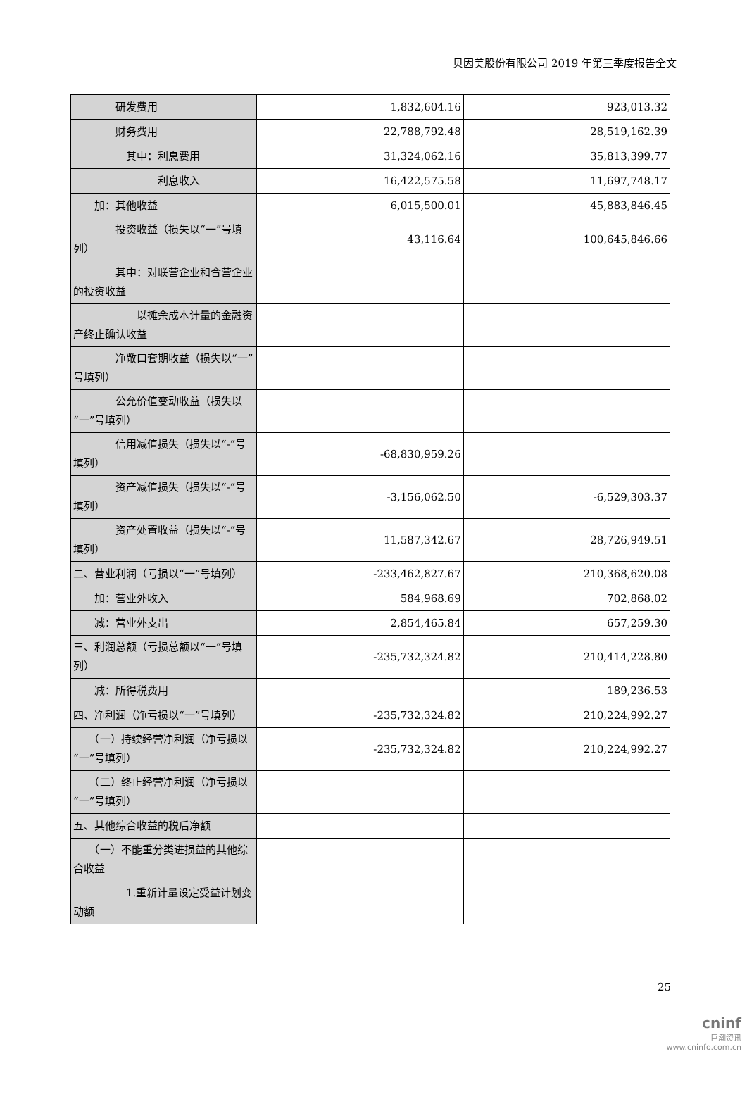贝因美股份有限公司 2019 年第三季度报告全文
| 研发费用 | 1,832,604.16 | 923,013.32 |
| 财务费用 | 22,788,792.48 | 28,519,162.39 |
| 其中：利息费用 | 31,324,062.16 | 35,813,399.77 |
| 利息收入 | 16,422,575.58 | 11,697,748.17 |
| 加：其他收益 | 6,015,500.01 | 45,883,846.45 |
| 投资收益（损失以“一”号填列） | 43,116.64 | 100,645,846.66 |
| 其中：对联营企业和合营企业的投资收益 | | |
| 以摊余成本计量的金融资产终止确认收益 | | |
| 净敞口套期收益（损失以“一”号填列） | | |
| 公允价值变动收益（损失以“一”号填列） | | |
| 信用减值损失（损失以“-”号填列） | -68,830,959.26 | |
| 资产减值损失（损失以“-”号填列） | -3,156,062.50 | -6,529,303.37 |
| 资产处置收益（损失以“-”号填列） | 11,587,342.67 | 28,726,949.51 |
| 二、营业利润（亏损以“一”号填列） | -233,462,827.67 | 210,368,620.08 |
| 加：营业外收入 | 584,968.69 | 702,868.02 |
| 减：营业外支出 | 2,854,465.84 | 657,259.30 |
| 三、利润总额（亏损总额以“一”号填列） | -235,732,324.82 | 210,414,228.80 |
| 减：所得税费用 | | 189,236.53 |
| 四、净利润（净亏损以“一”号填列） | -235,732,324.82 | 210,224,992.27 |
| （一）持续经营净利润（净亏损以“一”号填列） | -235,732,324.82 | 210,224,992.27 |
| （二）终止经营净利润（净亏损以“一”号填列） | | |
| 五、其他综合收益的税后净额 | | |
| （一）不能重分类进损益的其他综合收益 | | |
| 1.重新计量设定受益计划变动额 | | |
25
cninf
巨潮资讯
www.cninfo.com.cn